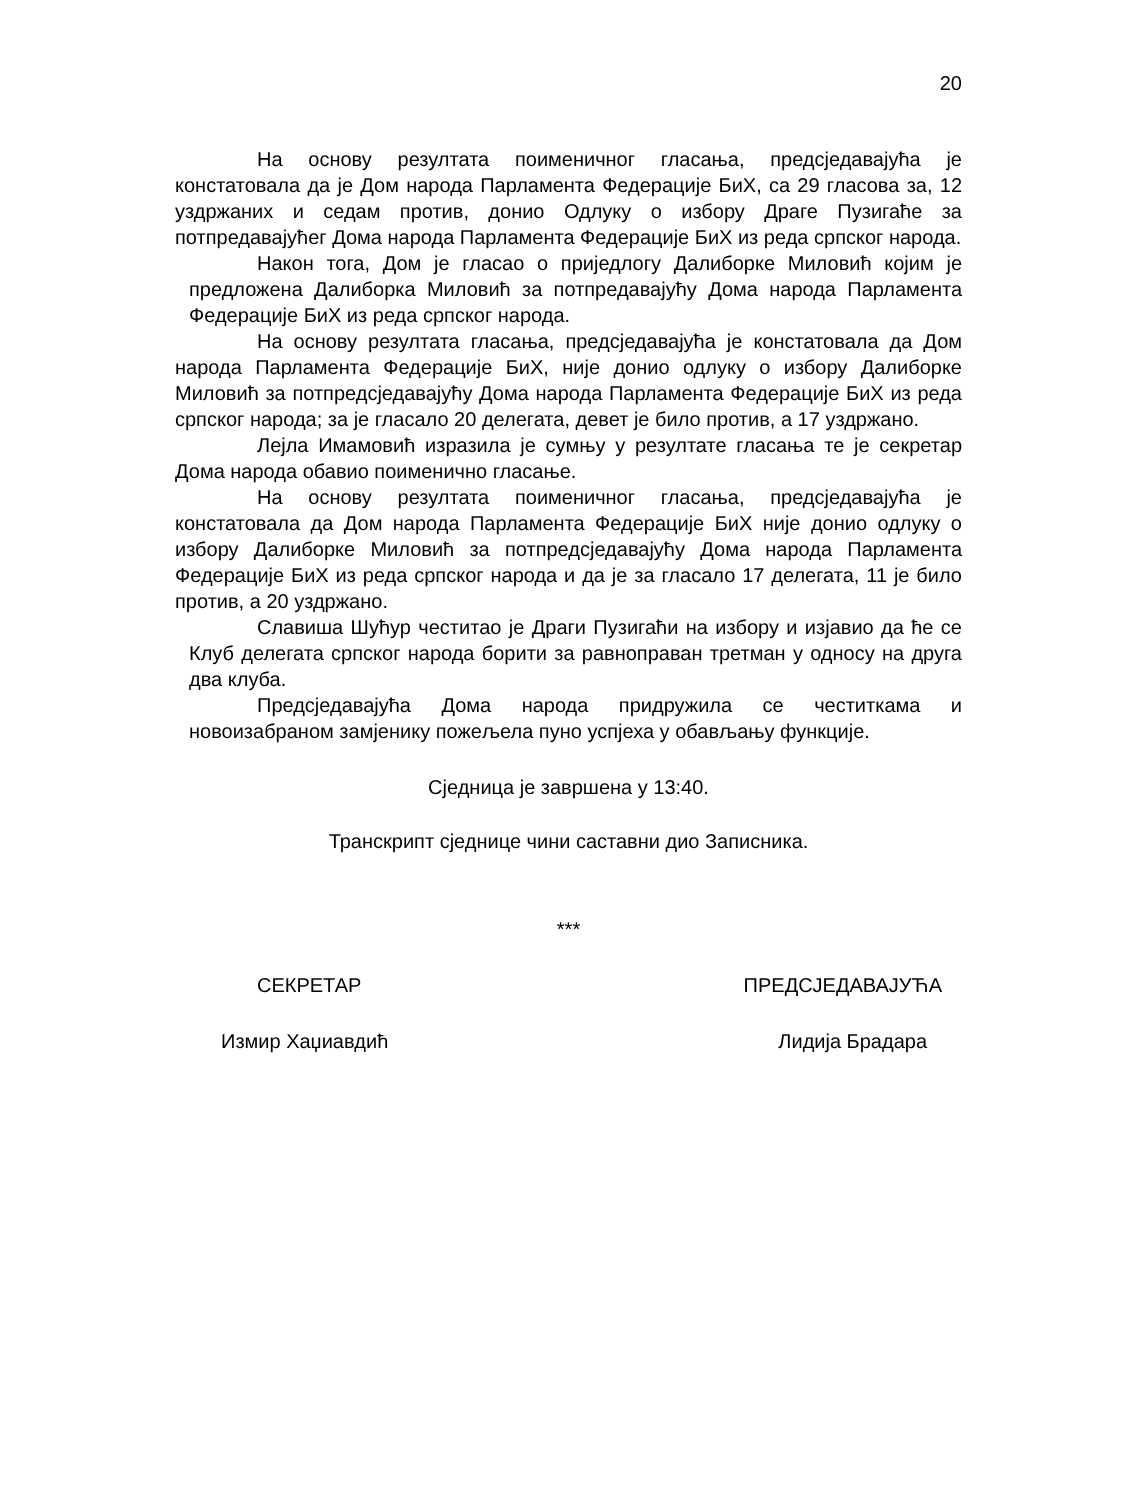20
На основу резултата поименичног гласања, предсједавајућа је констатовала да је Дом народа Парламента Федерације БиХ, са 29 гласова за, 12 уздржаних и седам против, донио Одлуку о избору Драге Пузигаће за потпредавајућег Дома народа Парламента Федерације БиХ из реда српског народа.
Након тога, Дом је гласао о приједлогу Далиборке Миловић којим је предложена Далиборка Миловић за потпредавајућу Дома народа Парламента Федерације БиХ из реда српског народа.
На основу резултата гласања, предсједавајућа је констатовала да Дом народа Парламента Федерације БиХ, није донио одлуку о избору Далиборке Миловић за потпредсједавајућу Дома народа Парламента Федерације БиХ из реда српског народа; за је гласало 20 делегата, девет је било против, а 17 уздржано.
Лејла Имамовић изразила је сумњу у резултате гласања те је секретар Дома народа обавио поименично гласање.
На основу резултата поименичног гласања, предсједавајућа је констатовала да Дом народа Парламента Федерације БиХ није донио одлуку о избору Далиборке Миловић за потпредсједавајућу Дома народа Парламента Федерације БиХ из реда српског народа и да је за гласало 17 делегата, 11 је било против, а 20 уздржано.
Славиша Шућур честитао је Драги Пузигаћи на избору и изјавио да ће се Клуб делегата српског народа борити за равноправан третман у односу на друга два клуба.
Предсједавајућа Дома народа придружила се честиткама и новоизабраном замјенику пожељела пуно успјеха у обављању функције.
Сједница је завршена у 13:40.
Транскрипт сједнице чини саставни дио Записника.
***
СЕКРЕТАР ПРЕДСЈЕДАВАЈУЋА
Измир Хаџиавдић Лидија Брадара